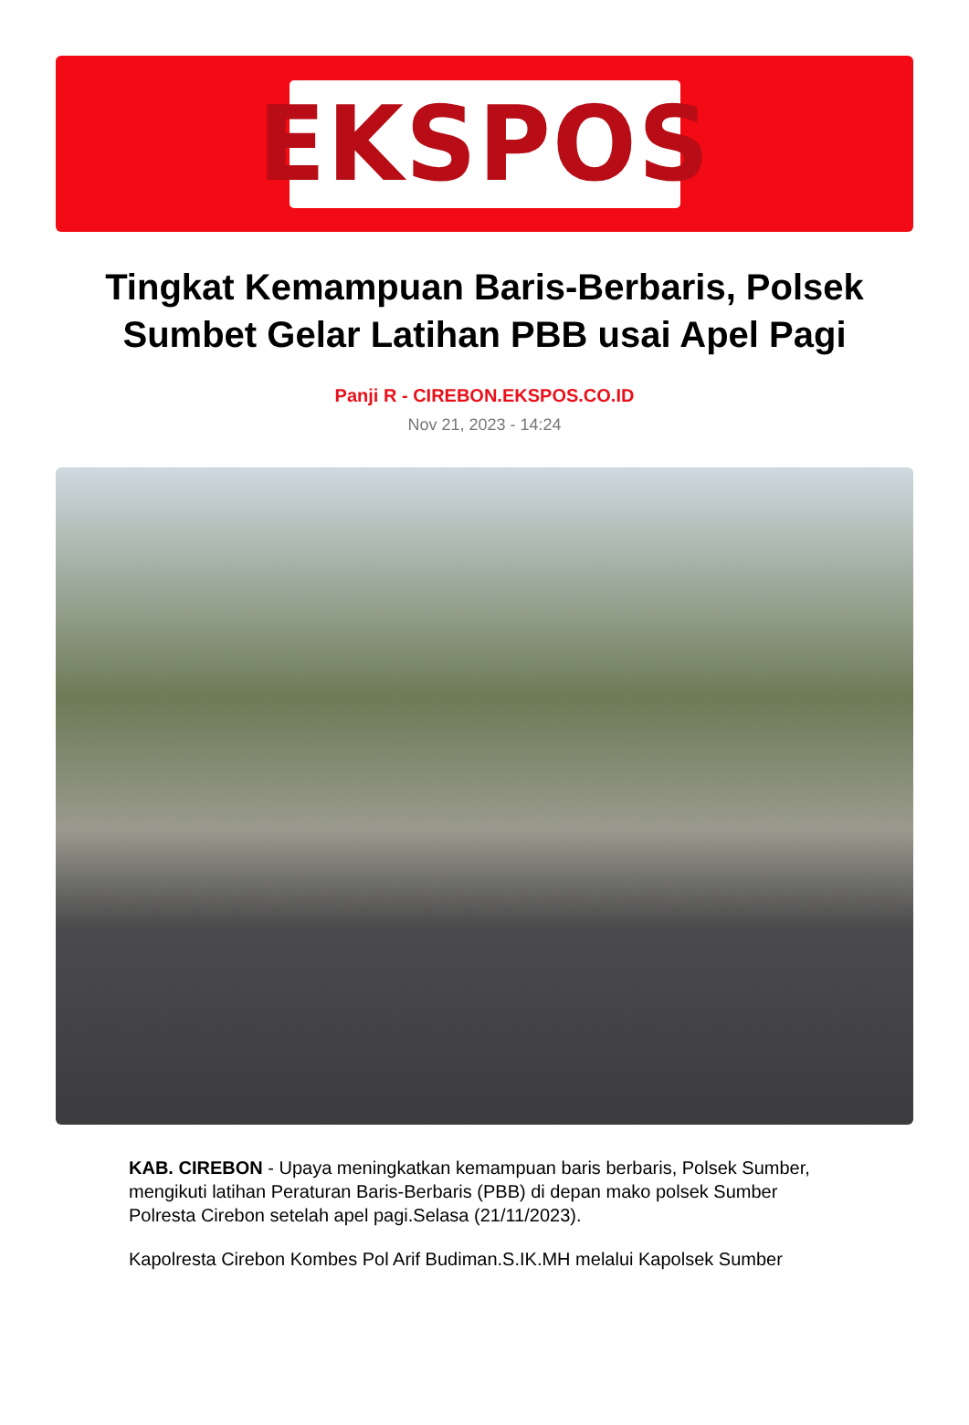EKSPOS
Tingkat Kemampuan Baris-Berbaris, Polsek Sumbet Gelar Latihan PBB usai Apel Pagi
Panji R - CIREBON.EKSPOS.CO.ID
Nov 21, 2023 - 14:24
KAB. CIREBON - Upaya meningkatkan kemampuan baris berbaris, Polsek Sumber, mengikuti latihan Peraturan Baris-Berbaris (PBB) di depan mako polsek Sumber Polresta Cirebon setelah apel pagi.Selasa (21/11/2023).
Kapolresta Cirebon Kombes Pol Arif Budiman.S.IK.MH melalui Kapolsek Sumber